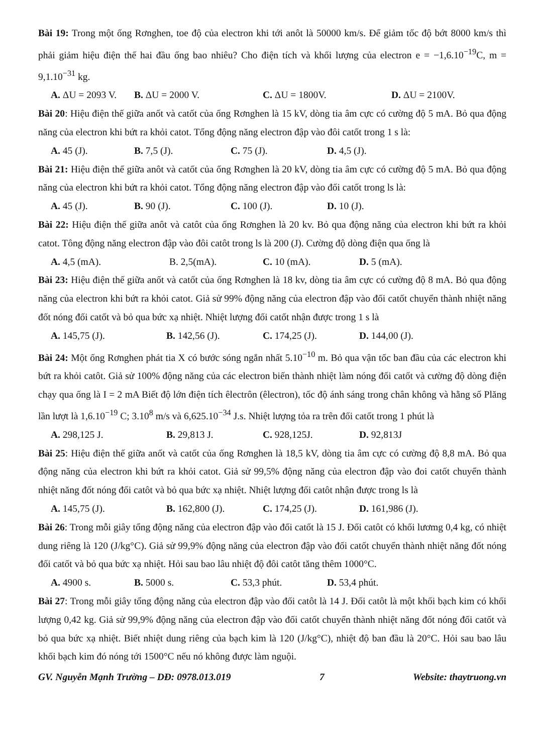Bài 19: Trong một ống Rơnghen, toe độ của electron khi tới anôt là 50000 km/s. Để giảm tốc độ bớt 8000 km/s thì phải giảm hiệu điện thế hai đầu ống bao nhiêu? Cho điện tích và khối lượng của electron e = −1,6.10<sup>−19</sup>C, m = 9,1.10<sup>−31</sup> kg.
A. ΔU = 2093 V. B. ΔU = 2000 V. C. ΔU = 1800V. D. ΔU = 2100V.
Bài 20: Hiệu điện thế giữa anốt và catốt của ống Rơnghen là 15 kV, dòng tia âm cực có cường độ 5 mA. Bỏ qua động năng của electron khi bứt ra khỏi catot. Tổng động năng electron đập vào đôi catốt trong 1 s là:
A. 45 (J). B. 7,5 (J). C. 75 (J). D. 4,5 (J).
Bài 21: Hiệu điện thế giữa anôt và catốt của ống Rơnghen là 20 kV, dòng tia âm cực có cường độ 5 mA. Bỏ qua động năng của electron khi bứt ra khỏi catot. Tổng động năng electron đập vào đối catốt trong ls là:
A. 45 (J). B. 90 (J). C. 100 (J). D. 10 (J).
Bài 22: Hiệu điện thế giữa anôt và catôt của ống Rơnghen là 20 kv. Bỏ qua động năng của electron khi bứt ra khỏi catot. Tông động năng electron đập vào đôi catôt trong ls là 200 (J). Cường độ dòng điện qua ống là
A. 4,5 (mA). B. 2,5(mA). C. 10 (mA). D. 5 (mA).
Bài 23: Hiệu điện thế giữa anốt và catốt của ống Rơnghen là 18 kv, dòng tia âm cực có cường độ 8 mA. Bỏ qua động năng của electron khi bứt ra khỏi catot. Giả sử 99% động năng của electron đập vào đối catốt chuyển thành nhiệt năng đốt nóng đối catốt và bỏ qua bức xạ nhiệt. Nhiệt lượng đối catốt nhận được trong 1 s là
A. 145,75 (J). B. 142,56 (J). C. 174,25 (J). D. 144,00 (J).
Bài 24: Một ống Rơnghen phát tia X có bước sóng ngắn nhất 5.10<sup>−10</sup> m. Bỏ qua vận tốc ban đầu của các electron khi bứt ra khỏi catôt. Giả sử 100% động năng của các electron biến thành nhiệt làm nóng đối catốt và cường độ dòng điện chạy qua ống là I = 2 mA Biết độ lớn điện tích êlectrôn (êlectron), tốc độ ánh sáng trong chân không và hằng số Plăng lần lượt là 1,6.10<sup>−19</sup> C; 3.10<sup>8</sup> m/s và 6,625.10<sup>−34</sup> J.s. Nhiệt lượng tỏa ra trên đối catốt trong 1 phút là
A. 298,125 J. B. 29,813 J. C. 928,125J. D. 92,813J
Bài 25: Hiệu điện thế giữa anốt và catốt của ống Rơnghen là 18,5 kV, dòng tia âm cực có cường độ 8,8 mA. Bỏ qua động năng của electron khi bứt ra khỏi catot. Giả sử 99,5% động năng của electron đập vào đoi catốt chuyển thành nhiệt năng đốt nóng đối catôt và bỏ qua bức xạ nhiệt. Nhiệt lượng đối catôt nhận được trong ls là
A. 145,75 (J). B. 162,800 (J). C. 174,25 (J). D. 161,986 (J).
Bài 26: Trong mỗi giây tổng động năng của electron đập vào đối catốt là 15 J. Đối catôt có khối lươmg 0,4 kg, có nhiệt dung riêng là 120 (J/kg°C). Giả sử 99,9% động năng của electron đập vào đối catốt chuyển thành nhiệt năng đốt nóng đối catốt và bỏ qua bức xạ nhiệt. Hỏi sau bao lâu nhiệt độ đôi catôt tăng thêm 1000°C.
A. 4900 s. B. 5000 s. C. 53,3 phút. D. 53,4 phút.
Bài 27: Trong mỗi giây tổng động năng của electron đập vào đối catôt là 14 J. Đối catôt là một khối bạch kim có khối lượng 0,42 kg. Giả sử 99,9% động năng của electron đập vào đối catốt chuyển thành nhiệt năng đốt nóng đối catốt và bỏ qua bức xạ nhiệt. Biết nhiệt dung riêng của bạch kim là 120 (J/kg°C), nhiệt độ ban đầu là 20°C. Hỏi sau bao lâu khối bạch kim đó nóng tới 1500°C nếu nó không được làm nguội.
GV. Nguyễn Mạnh Trường – DĐ: 0978.013.019 7 Website: thaytruong.vn